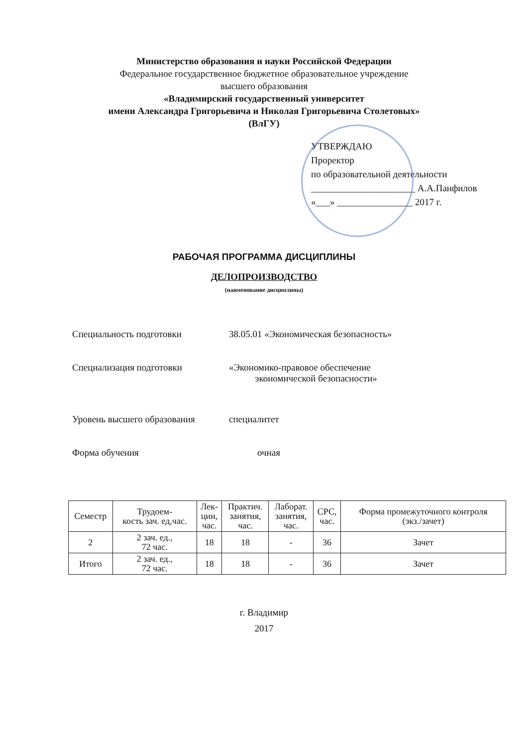Министерство образования и науки Российской Федерации
Федеральное государственное бюджетное образовательное учреждение
высшего образования
«Владимирский государственный университет
имени Александра Григорьевича и Николая Григорьевича Столетовых»
(ВлГУ)
УТВЕРЖДАЮ
Проректор
по образовательной деятельности
______________________ А.А.Панфилов
«___» ________________ 2017 г.
РАБОЧАЯ ПРОГРАММА ДИСЦИПЛИНЫ
ДЕЛОПРОИЗВОДСТВО
(наименование дисциплины)
Специальность подготовки 38.05.01 «Экономическая безопасность»
Специализация подготовки «Экономико-правовое обеспечение
экономической безопасности»
Уровень высшего образования специалитет
Форма обучения очная
| Семестр | Трудоем- кость зач. ед,час. | Лек- ции, час. | Практич. занятия, час. | Лаборат. занятия, час. | СРС, час. | Форма промежуточного контроля (экз./зачет) |
| --- | --- | --- | --- | --- | --- | --- |
| 2 | 2 зач. ед., 72 час. | 18 | 18 | - | 36 | Зачет |
| Итого | 2 зач. ед., 72 час. | 18 | 18 | - | 36 | Зачет |
г. Владимир
2017